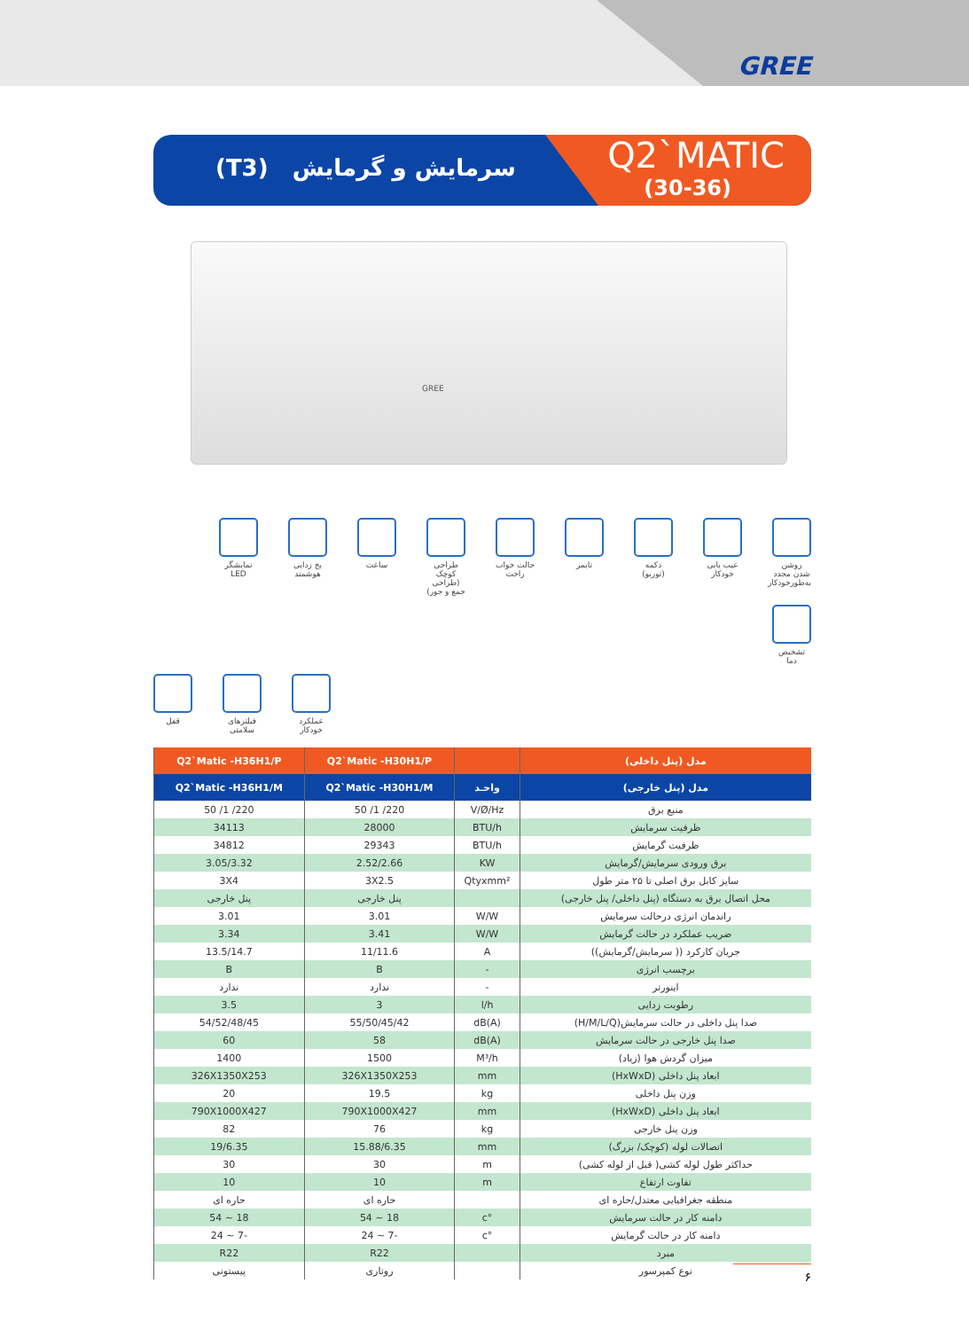GREE
(T3) سرمایش و گرمایش
Q2`MATIC
(30-36)
GREE
روشن شدن مجدد به‌طورخودکار
عیب یابی خودکار
دکمه (توربو)
تایمر
حالت خواب راحت
طراحی کوچک (طراحی جمع و جور)
ساعت
یخ زدایی هوشمند
نمایشگر LED
تشخیص دما
قفل
فیلترهای سلامتی
عملکرد خودکار
| مدل (پنل داخلی) | | Q2`Matic -H30H1/P | Q2`Matic -H36H1/P |
| --- | --- | --- | --- |
| مدل (پنل خارجی) | واحـد | Q2`Matic -H30H1/M | Q2`Matic -H36H1/M |
| منبع برق | V/Ø/Hz | 220/ 1/ 50 | 220/ 1/ 50 |
| ظرفیت سرمایش | BTU/h | 28000 | 34113 |
| ظرفیت گرمایش | BTU/h | 29343 | 34812 |
| برق ورودی سرمایش/گرمایش | KW | 2.52/2.66 | 3.05/3.32 |
| سایز کابل برق اصلی تا ۲۵ متر طول | Qtyxmm² | 3X2.5 | 3X4 |
| محل اتصال برق به دستگاه (پنل داخلی/ پنل خارجی) | | پنل خارجی | پنل خارجی |
| راندمان انرژی درحالت سرمایش | W/W | 3.01 | 3.01 |
| ضریب عملکرد در حالت گرمایش | W/W | 3.41 | 3.34 |
| جریان کارکرد (( سرمایش/گرمایش)) | A | 11/11.6 | 13.5/14.7 |
| برچسب انرژی | - | B | B |
| اینورتر | - | ندارد | ندارد |
| رطوبت زدایی | l/h | 3 | 3.5 |
| صدا پنل داخلی در حالت سرمایش(H/M/L/Q) | dB(A) | 55/50/45/42 | 54/52/48/45 |
| صدا پنل خارجی در حالت سرمایش | dB(A) | 58 | 60 |
| میزان گردش هوا (زیاد) | M³/h | 1500 | 1400 |
| ابعاد پنل داخلی (HxWxD) | mm | 326X1350X253 | 326X1350X253 |
| وزن پنل داخلی | kg | 19.5 | 20 |
| ابعاد پنل داخلی (HxWxD) | mm | 790X1000X427 | 790X1000X427 |
| وزن پنل خارجی | kg | 76 | 82 |
| اتصالات لوله (کوچک/ بزرگ) | mm | 15.88/6.35 | 19/6.35 |
| حداکثر طول لوله کشی( قبل از لوله کشی) | m | 30 | 30 |
| تفاوت ارتفاع | m | 10 | 10 |
| منطقه جغرافیایی معتدل/حاره ای | | حاره ای | حاره ای |
| دامنه کار در حالت سرمایش | °c | 18 ~ 54 | 18 ~ 54 |
| دامنه کار در حالت گرمایش | °c | -7 ~ 24 | -7 ~ 24 |
| مبرد | | R22 | R22 |
| نوع کمپرسور | | روتاری | پیستونی |
۶